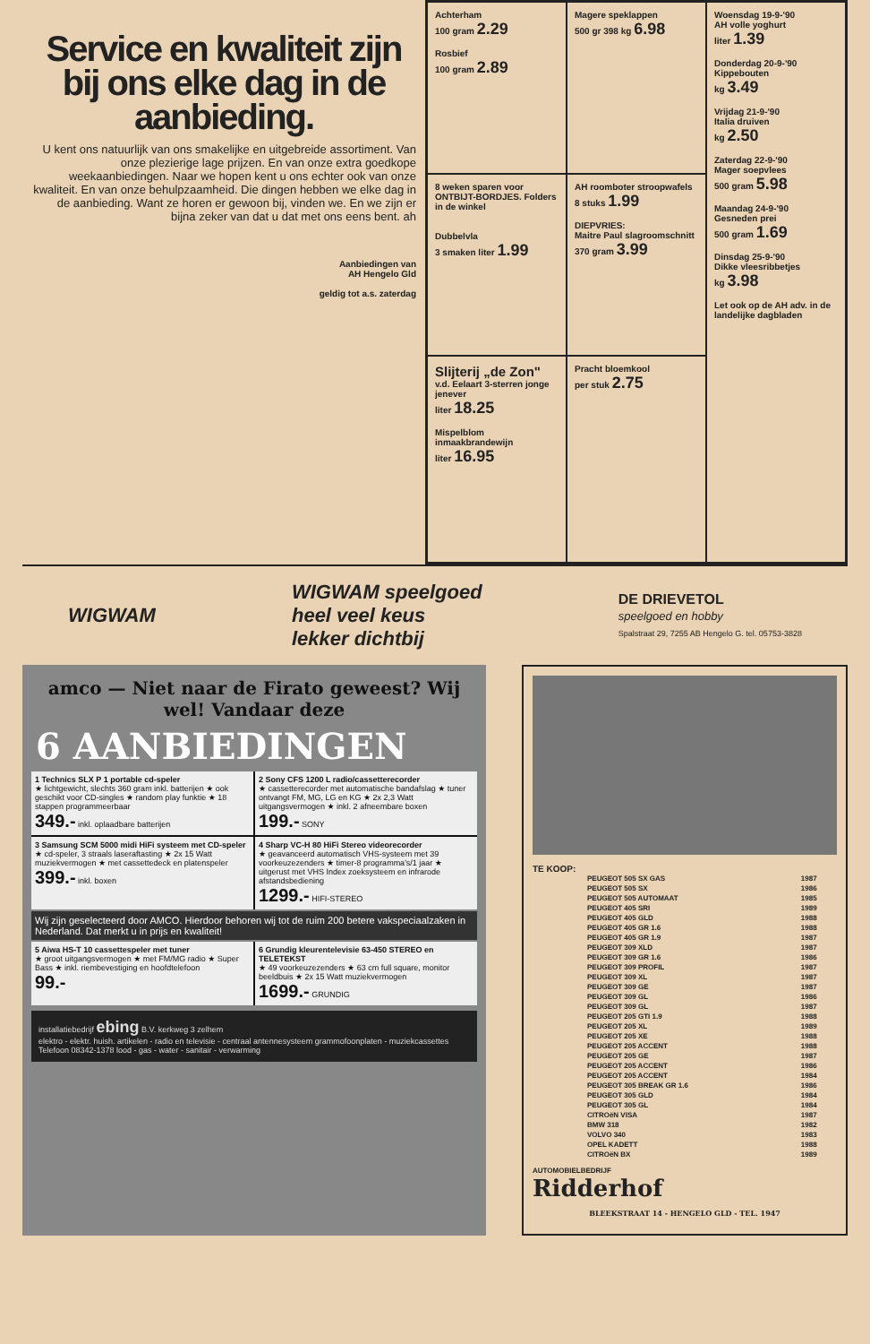Service en kwaliteit zijn bij ons elke dag in de aanbieding.
U kent ons natuurlijk van ons smakelijke en uitgebreide assortiment. Van onze plezierige lage prijzen. En van onze extra goedkope weekaanbiedingen. Naar we hopen kent u ons echter ook van onze kwaliteit. En van onze behulpzaamheid. Die dingen hebben we elke dag in de aanbieding. Want ze horen er gewoon bij, vinden we. En we zijn er bijna zeker van dat u dat met ons eens bent. ah
Aanbiedingen van
AH Hengelo Gld
geldig tot a.s. zaterdag
Achterham
100 gram 2.29
Rosbief
100 gram 2.89
Magere speklappen
500 gr 398 kg 6.98
Woensdag 19-9-'90
AH volle yoghurt
liter 1.39
Donderdag 20-9-'90
Kippebouten
kg 3.49
Vrijdag 21-9-'90
Italia druiven
kg 2.50
Zaterdag 22-9-'90
Mager soepvlees
500 gram 5.98
Maandag 24-9-'90
Gesneden prei
500 gram 1.69
Dinsdag 25-9-'90
Dikke vleesribbetjes
kg 3.98
Let ook op de AH adv. in de landelijke dagbladen
8 weken sparen voor ONTBIJT-BORDJES. Folders in de winkel
Dubbelvla
3 smaken liter 1.99
AH roomboter stroopwafels
8 stuks 1.99
DIEPVRIES:
Maitre Paul slagroomschnitt
370 gram 3.99
Slijterij „de Zon"
v.d. Eelaart 3-sterren jonge jenever
liter 18.25
Mispelblom inmaakbrandewijn
liter 16.95
Pracht bloemkool
per stuk 2.75
WIGWAM WIGWAM speelgoed
heel veel keus
lekker dichtbij DE DRIEVETOL
speelgoed en hobby
Spalstraat 29, 7255 AB Hengelo G. tel. 05753-3828
amco — Niet naar de Firato geweest? Wij wel! Vandaar deze
6 AANBIEDINGEN
1 Technics SLX P 1 portable cd-speler
★ lichtgewicht, slechts 360 gram inkl. batterijen ★ ook geschikt voor CD-singles ★ random play funktie ★ 18 stappen programmeerbaar
349.- inkl. oplaadbare batterijen
2 Sony CFS 1200 L radio/cassetterecorder
★ cassetterecorder met automatische bandafslag ★ tuner ontvangt FM, MG, LG en KG ★ 2x 2,3 Watt uitgangsvermogen ★ inkl. 2 afneembare boxen
199.- SONY
3 Samsung SCM 5000 midi HiFi systeem met CD-speler
★ cd-speler, 3 straals laseraftasting ★ 2x 15 Watt muziekvermogen ★ met cassettedeck en platenspeler
399.- inkl. boxen
4 Sharp VC-H 80 HiFi Stereo videorecorder
★ geavanceerd automatisch VHS-systeem met 39 voorkeuzezenders ★ timer-8 programma's/1 jaar ★ uitgerust met VHS Index zoeksysteem en infrarode afstandsbediening
1299.- HIFI-STEREO
Wij zijn geselecteerd door AMCO. Hierdoor behoren wij tot de ruim 200 betere vakspeciaalzaken in Nederland. Dat merkt u in prijs en kwaliteit!
5 Aiwa HS-T 10 cassettespeler met tuner
★ groot uitgangsvermogen ★ met FM/MG radio ★ Super Bass ★ inkl. riembevestiging en hoofdtelefoon
99.-
6 Grundig kleurentelevisie 63-450 STEREO en TELETEKST
★ 49 voorkeuzezenders ★ 63 cm full square, monitor beeldbuis ★ 2x 15 Watt muziekvermogen
1699.- GRUNDIG
installatiebedrijf ebing B.V. kerkweg 3 zelhem
elektro - elektr. huish. artikelen - radio en televisie - centraal antennesysteem grammofoonplaten - muziekcassettes
Telefoon 08342-1378 lood - gas - water - sanitair - verwarming
TE KOOP:
| PEUGEOT 505 SX GAS | 1987 |
| PEUGEOT 505 SX | 1986 |
| PEUGEOT 505 AUTOMAAT | 1985 |
| PEUGEOT 405 SRI | 1989 |
| PEUGEOT 405 GLD | 1988 |
| PEUGEOT 405 GR 1.6 | 1988 |
| PEUGEOT 405 GR 1.9 | 1987 |
| PEUGEOT 309 XLD | 1987 |
| PEUGEOT 309 GR 1.6 | 1986 |
| PEUGEOT 309 PROFIL | 1987 |
| PEUGEOT 309 XL | 1987 |
| PEUGEOT 309 GE | 1987 |
| PEUGEOT 309 GL | 1986 |
| PEUGEOT 309 GL | 1987 |
| PEUGEOT 205 GTI 1.9 | 1988 |
| PEUGEOT 205 XL | 1989 |
| PEUGEOT 205 XE | 1988 |
| PEUGEOT 205 ACCENT | 1988 |
| PEUGEOT 205 GE | 1987 |
| PEUGEOT 205 ACCENT | 1986 |
| PEUGEOT 205 ACCENT | 1984 |
| PEUGEOT 305 BREAK GR 1.6 | 1986 |
| PEUGEOT 305 GLD | 1984 |
| PEUGEOT 305 GL | 1984 |
| CITROëN VISA | 1987 |
| BMW 318 | 1982 |
| VOLVO 340 | 1983 |
| OPEL KADETT | 1988 |
| CITROëN BX | 1989 |
AUTOMOBIELBEDRIJF
Ridderhof
BLEEKSTRAAT 14 - HENGELO GLD - TEL. 1947